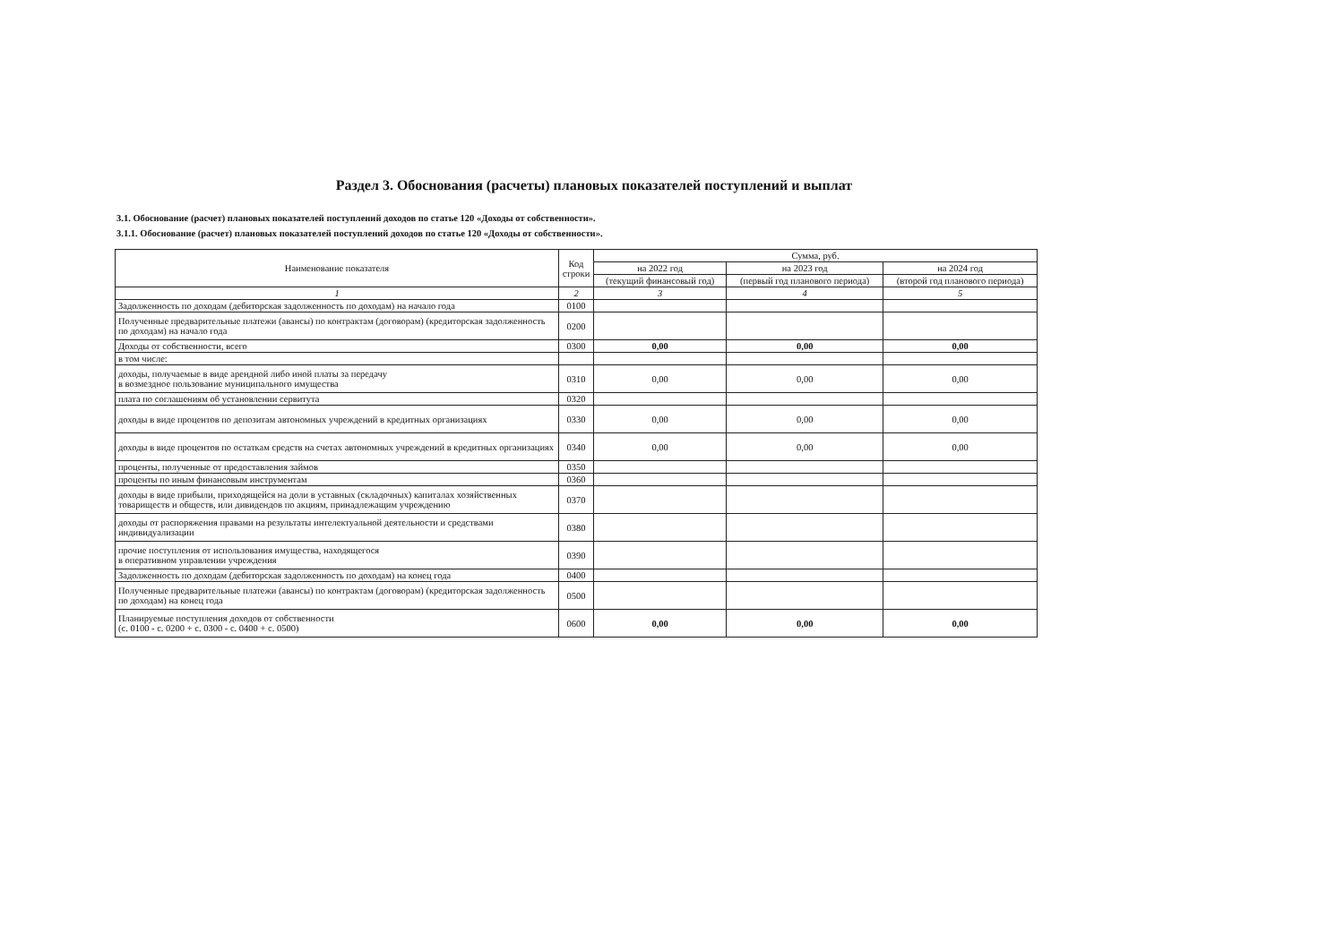Раздел 3. Обоснования (расчеты) плановых показателей поступлений и выплат
3.1. Обоснование (расчет) плановых показателей поступлений доходов по статье 120 «Доходы от собственности».
3.1.1. Обоснование (расчет) плановых показателей поступлений доходов по статье 120 «Доходы от собственности».
| Наименование показателя | Код строки | Сумма, руб. | | |
| --- | --- | --- | --- | --- |
| | | на 2022 год | на 2023 год | на 2024 год |
| | | (текущий финансовый год) | (первый год планового периода) | (второй год планового периода) |
| 1 | 2 | 3 | 4 | 5 |
| Задолженность по доходам (дебиторская задолженность по доходам) на начало года | 0100 | | | |
| Полученные предварительные платежи (авансы) по контрактам (договорам) (кредиторская задолженность по доходам) на начало года | 0200 | | | |
| Доходы от собственности, всего | 0300 | 0,00 | 0,00 | 0,00 |
| в том числе: | | | | |
| доходы, получаемые в виде арендной либо иной платы за передачу в возмездное пользование муниципального имущества | 0310 | 0,00 | 0,00 | 0,00 |
| плата по соглашениям об установлении сервитута | 0320 | | | |
| доходы в виде процентов по депозитам автономных учреждений в кредитных организациях | 0330 | 0,00 | 0,00 | 0,00 |
| доходы в виде процентов по остаткам средств на счетах автономных учреждений в кредитных организациях | 0340 | 0,00 | 0,00 | 0,00 |
| проценты, полученные от предоставления займов | 0350 | | | |
| проценты по иным финансовым инструментам | 0360 | | | |
| доходы в виде прибыли, приходящейся на доли в уставных (складочных) капиталах хозяйственных товариществ и обществ, или дивидендов по акциям, принадлежащим учреждению | 0370 | | | |
| доходы от распоряжения правами на результаты интелектуальной деятельности и средствами индивидуализации | 0380 | | | |
| прочие поступления от использования имущества, находящегося в оперативном управлении учреждения | 0390 | | | |
| Задолженность по доходам (дебиторская задолженность по доходам) на конец года | 0400 | | | |
| Полученные предварительные платежи (авансы) по контрактам (договорам) (кредиторская задолженность по доходам) на конец года | 0500 | | | |
| Планируемые поступления доходов от собственности (с. 0100 - с. 0200 + с. 0300 - с. 0400 + с. 0500) | 0600 | 0,00 | 0,00 | 0,00 |